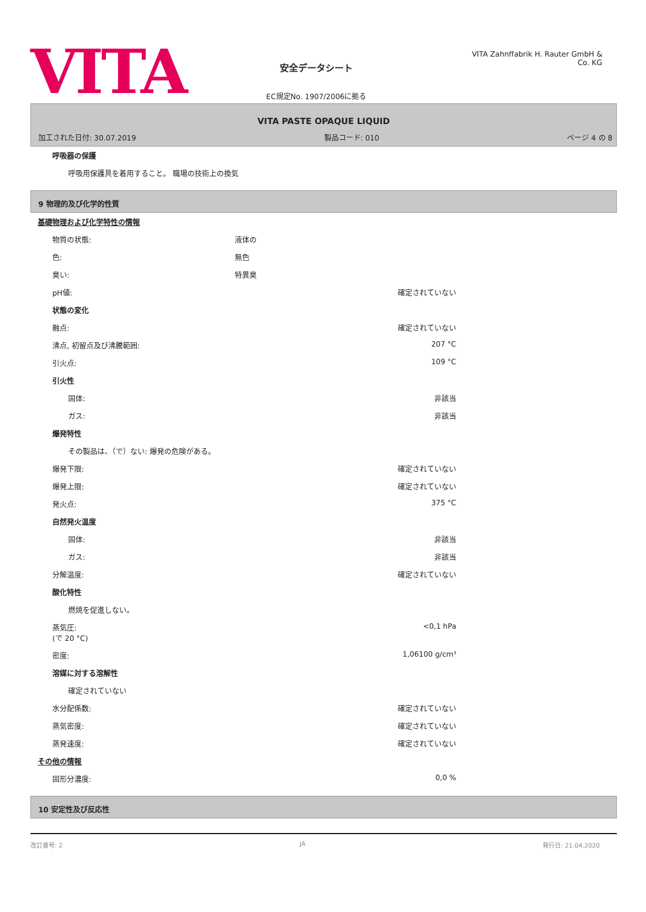VITA
安全データシート
EC規定No. 1907/2006に拠る
VITA Zahnffabrik H. Rauter GmbH & Co. KG
VITA PASTE OPAQUE LIQUID
加工された日付: 30.07.2019 製品コード: 010 ページ 4 の 8
| 呼吸器の保護 |
| 呼吸用保護具を着用すること。 職場の技術上の換気 |
9 物理的及び化学的性質
| 基礎物理および化学特性の情報 | | |
| 物質の状態: | 液体の | |
| 色: | 無色 | |
| 臭い: | 特異臭 | |
| pH値: | | 確定されていない |
| 状態の変化 | | |
| 融点: | | 確定されていない |
| 沸点, 初留点及び沸騰範囲: | | 207 °C |
| 引火点: | | 109 °C |
| 引火性 | | |
| 固体: | | 非該当 |
| ガス: | | 非該当 |
| 爆発特性 | | |
| その製品は、（で）ない: 爆発の危険がある。 | | |
| 爆発下限: | | 確定されていない |
| 爆発上限: | | 確定されていない |
| 発火点: | | 375 °C |
| 自然発火温度 | | |
| 固体: | | 非該当 |
| ガス: | | 非該当 |
| 分解温度: | | 確定されていない |
| 酸化特性 | | |
| 燃焼を促進しない。 | | |
| 蒸気圧: (で 20 °C) | | <0,1 hPa |
| 密度: | | 1,06100 g/cm³ |
| 溶媒に対する溶解性 | | |
| 確定されていない | | |
| 水分配係数: | | 確定されていない |
| 蒸気密度: | | 確定されていない |
| 蒸発速度: | | 確定されていない |
| その他の情報 | | |
| 固形分濃度: | | 0,0 % |
10 安定性及び反応性
改訂番号: 2 JA 発行日: 21.04.2020